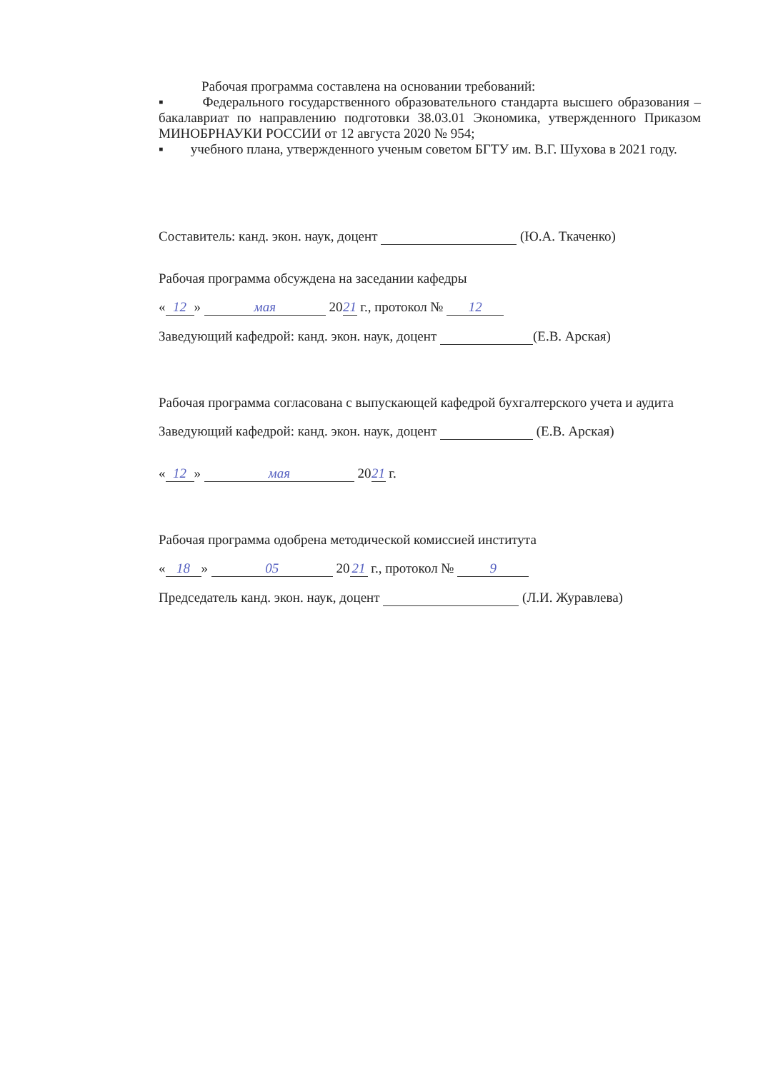Рабочая программа составлена на основании требований:
▪ Федерального государственного образовательного стандарта высшего образования – бакалавриат по направлению подготовки 38.03.01 Экономика, утвержденного Приказом МИНОБРНАУКИ РОССИИ от 12 августа 2020 № 954;
▪ учебного плана, утвержденного ученым советом БГТУ им. В.Г. Шухова в 2021 году.
Составитель: канд. экон. наук, доцент (Ю.А. Ткаченко)
Рабочая программа обсуждена на заседании кафедры
« 12 » мая 20 21 г., протокол № 12
Заведующий кафедрой: канд. экон. наук, доцент (Е.В. Арская)
Рабочая программа согласована с выпускающей кафедрой бухгалтерского учета и аудита
Заведующий кафедрой: канд. экон. наук, доцент (Е.В. Арская)
« 12 » мая 20 21 г.
Рабочая программа одобрена методической комиссией института
« 18 » 05 20 21 г., протокол № 9
Председатель канд. экон. наук, доцент (Л.И. Журавлева)